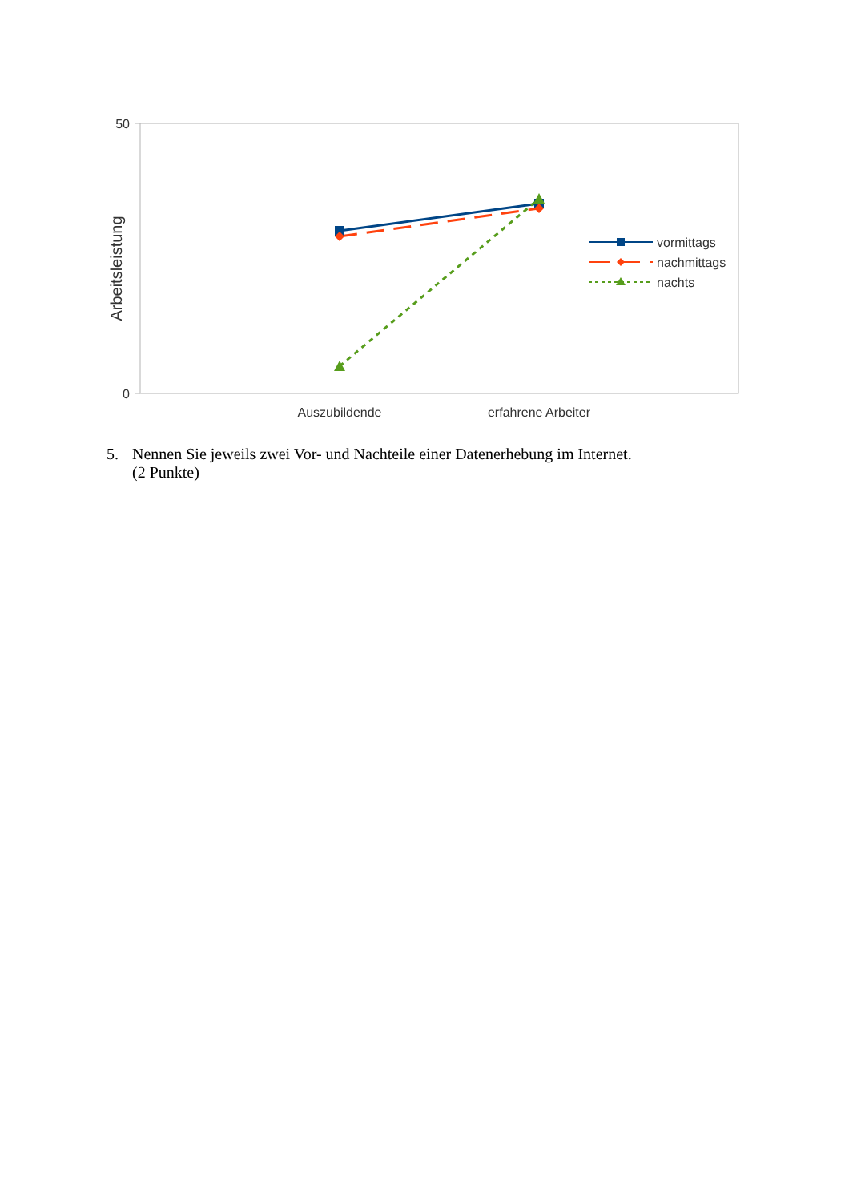50
0
Arbeitsleistung
Auszubildende
erfahrene Arbeiter
vormittags
nachmittags
nachts
5. Nennen Sie jeweils zwei Vor- und Nachteile einer Datenerhebung im Internet.
(2 Punkte)